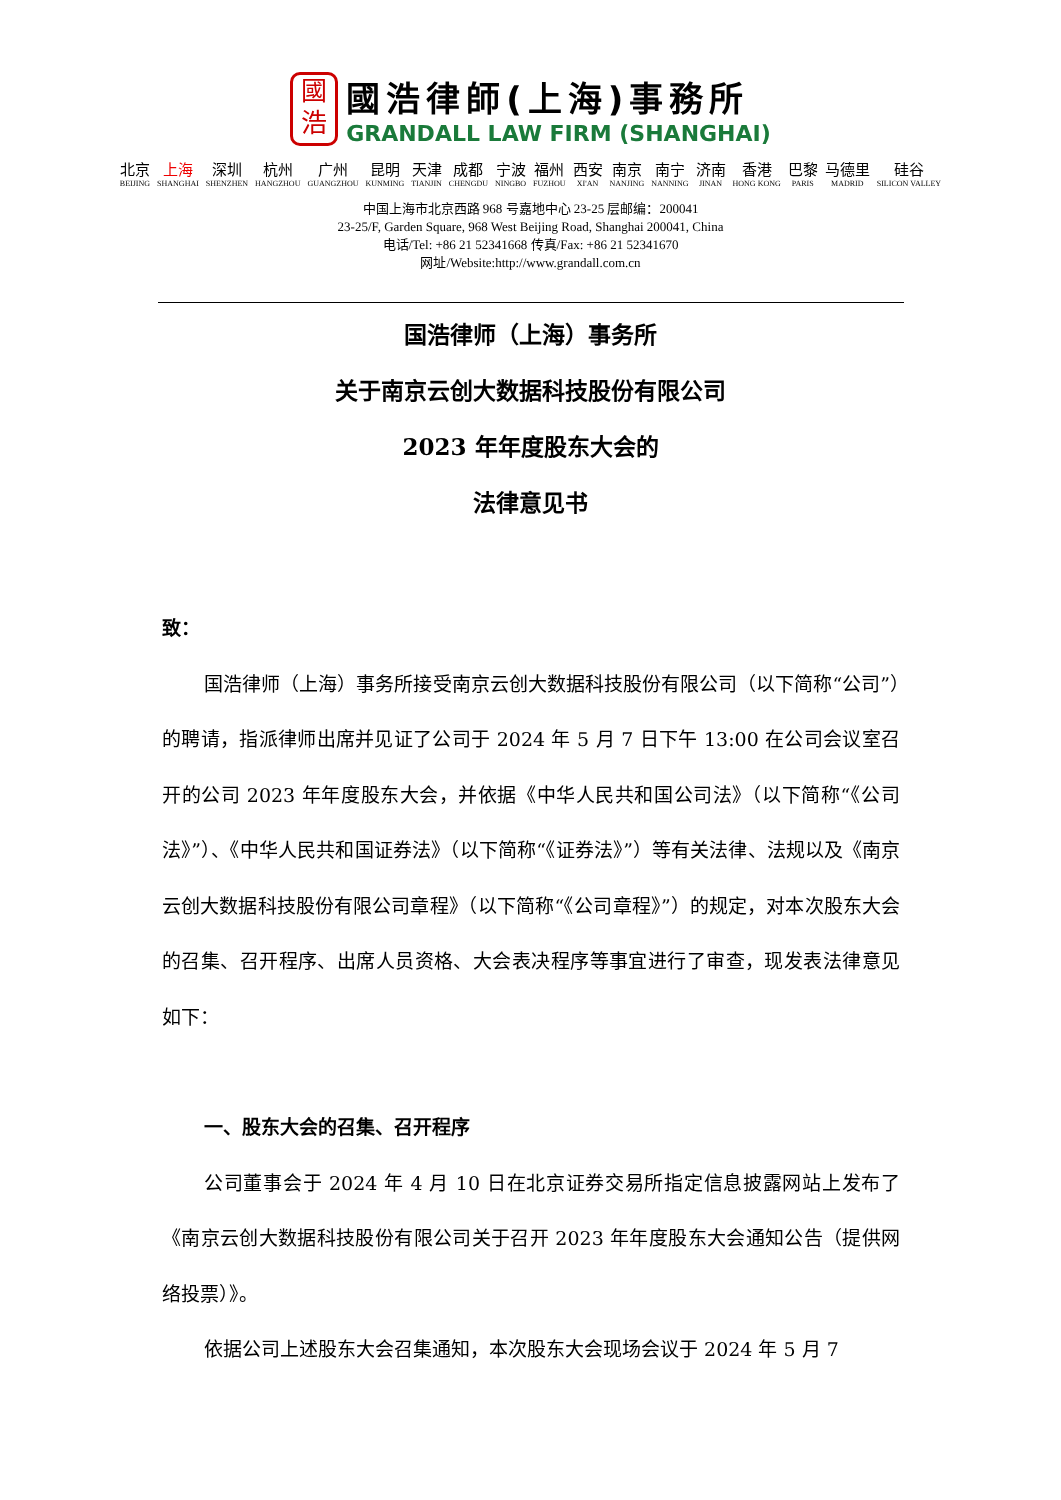國
浩
國浩律師(上海)事務所
GRANDALL LAW FIRM (SHANGHAI)
北京
BEIJING
上海
SHANGHAI
深圳
SHENZHEN
杭州
HANGZHOU
广州
GUANGZHOU
昆明
KUNMING
天津
TIANJIN
成都
CHENGDU
宁波
NINGBO
福州
FUZHOU
西安
XI'AN
南京
NANJING
南宁
NANNING
济南
JINAN
香港
HONG KONG
巴黎
PARIS
马德里
MADRID
硅谷
SILICON VALLEY
中国上海市北京西路 968 号嘉地中心 23-25 层邮编：200041
23-25/F, Garden Square, 968 West Beijing Road, Shanghai 200041, China
电话/Tel: +86 21 52341668 传真/Fax: +86 21 52341670
网址/Website:http://www.grandall.com.cn
国浩律师（上海）事务所
关于南京云创大数据科技股份有限公司
2023 年年度股东大会的
法律意见书
致：
国浩律师（上海）事务所接受南京云创大数据科技股份有限公司（以下简称“公司”）的聘请，指派律师出席并见证了公司于 2024 年 5 月 7 日下午 13:00 在公司会议室召开的公司 2023 年年度股东大会，并依据《中华人民共和国公司法》（以下简称“《公司法》”）、《中华人民共和国证券法》（以下简称“《证券法》”）等有关法律、法规以及《南京云创大数据科技股份有限公司章程》（以下简称“《公司章程》”）的规定，对本次股东大会的召集、召开程序、出席人员资格、大会表决程序等事宜进行了审查，现发表法律意见如下：
一、股东大会的召集、召开程序
公司董事会于 2024 年 4 月 10 日在北京证券交易所指定信息披露网站上发布了《南京云创大数据科技股份有限公司关于召开 2023 年年度股东大会通知公告（提供网络投票）》。
依据公司上述股东大会召集通知，本次股东大会现场会议于 2024 年 5 月 7